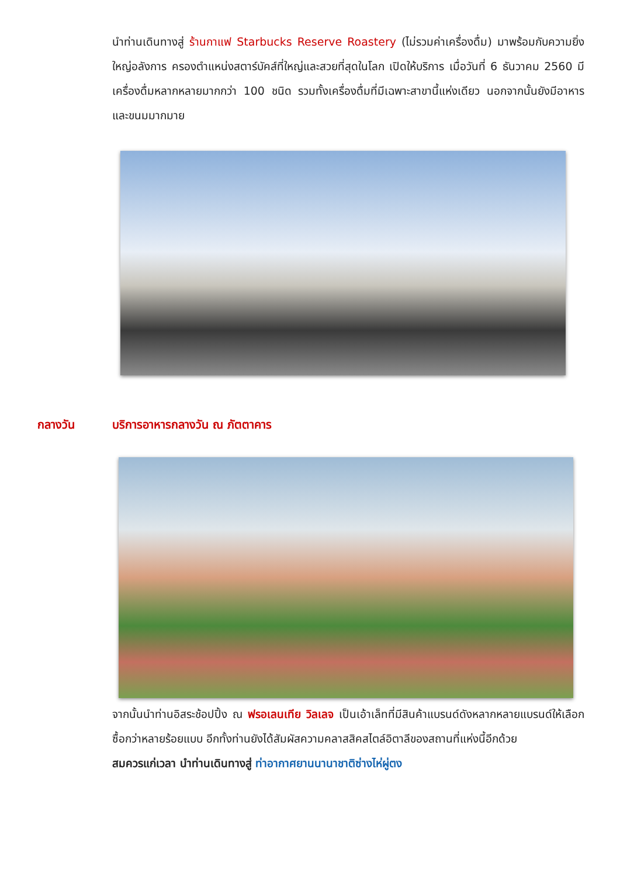นำท่านเดินทางสู่ ร้านกาแฟ Starbucks Reserve Roastery (ไม่รวมค่าเครื่องดื่ม) มาพร้อมกับความยิ่งใหญ่อลังการ ครองตำแหน่งสตาร์บัคส์ที่ใหญ่และสวยที่สุดในโลก เปิดให้บริการ เมื่อวันที่ 6 ธันวาคม 2560 มีเครื่องดื่มหลากหลายมากกว่า 100 ชนิด รวมทั้งเครื่องดื่มที่มีเฉพาะสาขานี้แห่งเดียว นอกจากนั้นยังมีอาหารและขนมมากมาย
กลางวัน บริการอาหารกลางวัน ณ ภัตตาคาร
จากนั้นนำท่านอิสระช้อปปิ้ง ณ ฟรอเลนเทีย วิลเลจ เป็นเอ้าเล็ทที่มีสินค้าแบรนด์ดังหลากหลายแบรนด์ให้เลือกซื้อกว่าหลายร้อยแบบ อีกทั้งท่านยังได้สัมผัสความคลาสสิคสไตล์อิตาลีของสถานที่แห่งนี้อีกด้วย
สมควรแก่เวลา นำท่านเดินทางสู่ ท่าอากาศยานนานาชาติซ่างไห่ผู่ตง